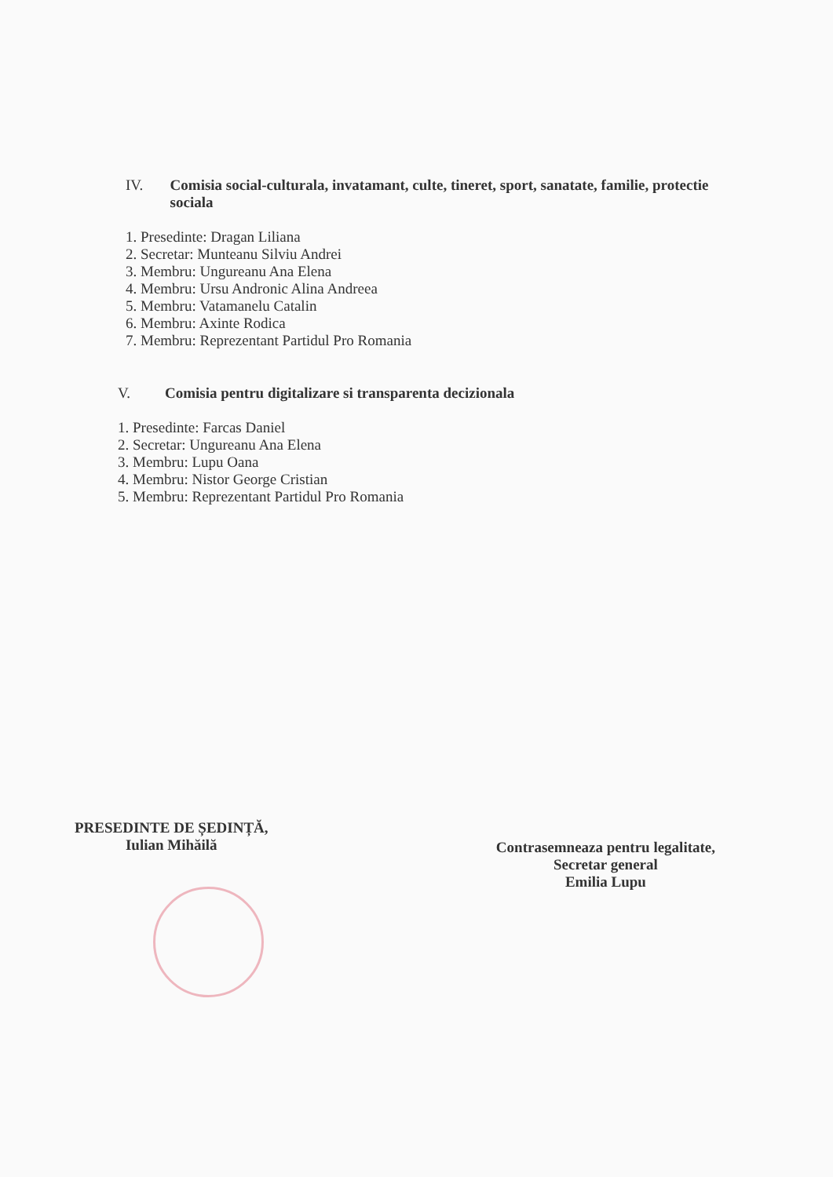IV. Comisia social-culturala, invatamant, culte, tineret, sport, sanatate, familie, protectie sociala
1. Presedinte: Dragan Liliana
2. Secretar: Munteanu Silviu Andrei
3. Membru: Ungureanu Ana Elena
4. Membru: Ursu Andronic Alina Andreea
5. Membru: Vatamanelu Catalin
6. Membru: Axinte Rodica
7. Membru: Reprezentant Partidul Pro Romania
V. Comisia pentru digitalizare si transparenta decizionala
1. Presedinte: Farcas Daniel
2. Secretar: Ungureanu Ana Elena
3. Membru: Lupu Oana
4. Membru: Nistor George Cristian
5. Membru: Reprezentant Partidul Pro Romania
PRESEDINTE DE ȘEDINȚĂ,
Iulian Mihăilă
Contrasemneaza pentru legalitate,
Secretar general
Emilia Lupu